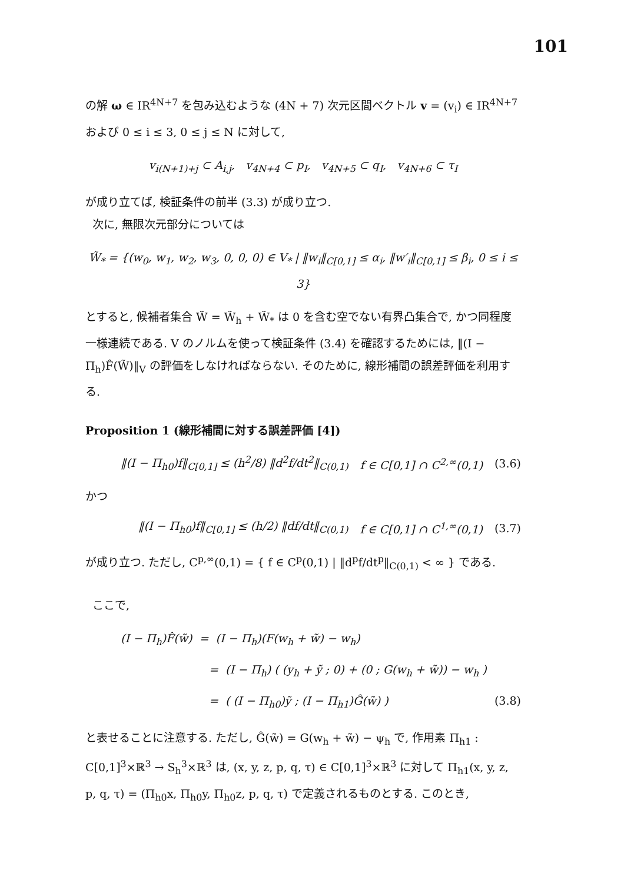101
の解 ω ∈ IR<sup>4N+7</sup> を包み込むような (4N + 7) 次元区間ベクトル v = (v<sub>i</sub>) ∈ IR<sup>4N+7</sup> および 0 ≤ i ≤ 3, 0 ≤ j ≤ N に対して,
v<sub>i(N+1)+j</sub> ⊂ A<sub>i,j</sub>, v<sub>4N+4</sub> ⊂ p<sub>I</sub>, v<sub>4N+5</sub> ⊂ q<sub>I</sub>, v<sub>4N+6</sub> ⊂ τ<sub>I</sub>
が成り立てば, 検証条件の前半 (3.3) が成り立つ.
次に, 無限次元部分については
W̃<sub>*</sub> = {(w<sub>0</sub>, w<sub>1</sub>, w<sub>2</sub>, w<sub>3</sub>, 0, 0, 0) ∈ V<sub>*</sub> | ‖w<sub>i</sub>‖<sub>C[0,1]</sub> ≤ α<sub>i</sub>, ‖w′<sub>i</sub>‖<sub>C[0,1]</sub> ≤ β<sub>i</sub>, 0 ≤ i ≤ 3}
とすると, 候補者集合 W̃ = W̃<sub>h</sub> + W̃<sub>*</sub> は 0 を含む空でない有界凸集合で, かつ同程度一様連続である. V のノルムを使って検証条件 (3.4) を確認するためには, ‖(I − Π<sub>h</sub>)F̂(W̃)‖<sub>V</sub> の評価をしなければならない. そのために, 線形補間の誤差評価を利用する.
Proposition 1 (線形補間に対する誤差評価 [4])
‖(I − Π<sub>h0</sub>)f‖<sub>C[0,1]</sub> ≤ (h<sup>2</sup>/8) ‖d<sup>2</sup>f/dt<sup>2</sup>‖<sub>C(0,1)</sub> f ∈ C[0,1] ∩ C<sup>2,∞</sup>(0,1) (3.6)
かつ
‖(I − Π<sub>h0</sub>)f‖<sub>C[0,1]</sub> ≤ (h/2) ‖df/dt‖<sub>C(0,1)</sub> f ∈ C[0,1] ∩ C<sup>1,∞</sup>(0,1) (3.7)
が成り立つ. ただし, C<sup>p,∞</sup>(0,1) = { f ∈ C<sup>p</sup>(0,1) | ‖d<sup>p</sup>f/dt<sup>p</sup>‖<sub>C(0,1)</sub> < ∞ } である.
ここで,
(I − Π<sub>h</sub>)F̂(w̃) = (I − Π<sub>h</sub>)(F(w<sub>h</sub> + w̃) − w<sub>h</sub>)
= (I − Π<sub>h</sub>) ( (y<sub>h</sub> + ỹ ; 0) + (0 ; G(w<sub>h</sub> + w̃)) − w<sub>h</sub> )
= ( (I − Π<sub>h0</sub>)ỹ ; (I − Π<sub>h1</sub>)Ĝ(w̃) ) (3.8)
と表せることに注意する. ただし, Ĝ(w̃) = G(w<sub>h</sub> + w̃) − ψ<sub>h</sub> で, 作用素 Π<sub>h1</sub> : C[0,1]<sup>3</sup>×ℝ<sup>3</sup> → S<sub>h</sub><sup>3</sup>×ℝ<sup>3</sup> は, (x, y, z, p, q, τ) ∈ C[0,1]<sup>3</sup>×ℝ<sup>3</sup> に対して Π<sub>h1</sub>(x, y, z, p, q, τ) = (Π<sub>h0</sub>x, Π<sub>h0</sub>y, Π<sub>h0</sub>z, p, q, τ) で定義されるものとする. このとき,